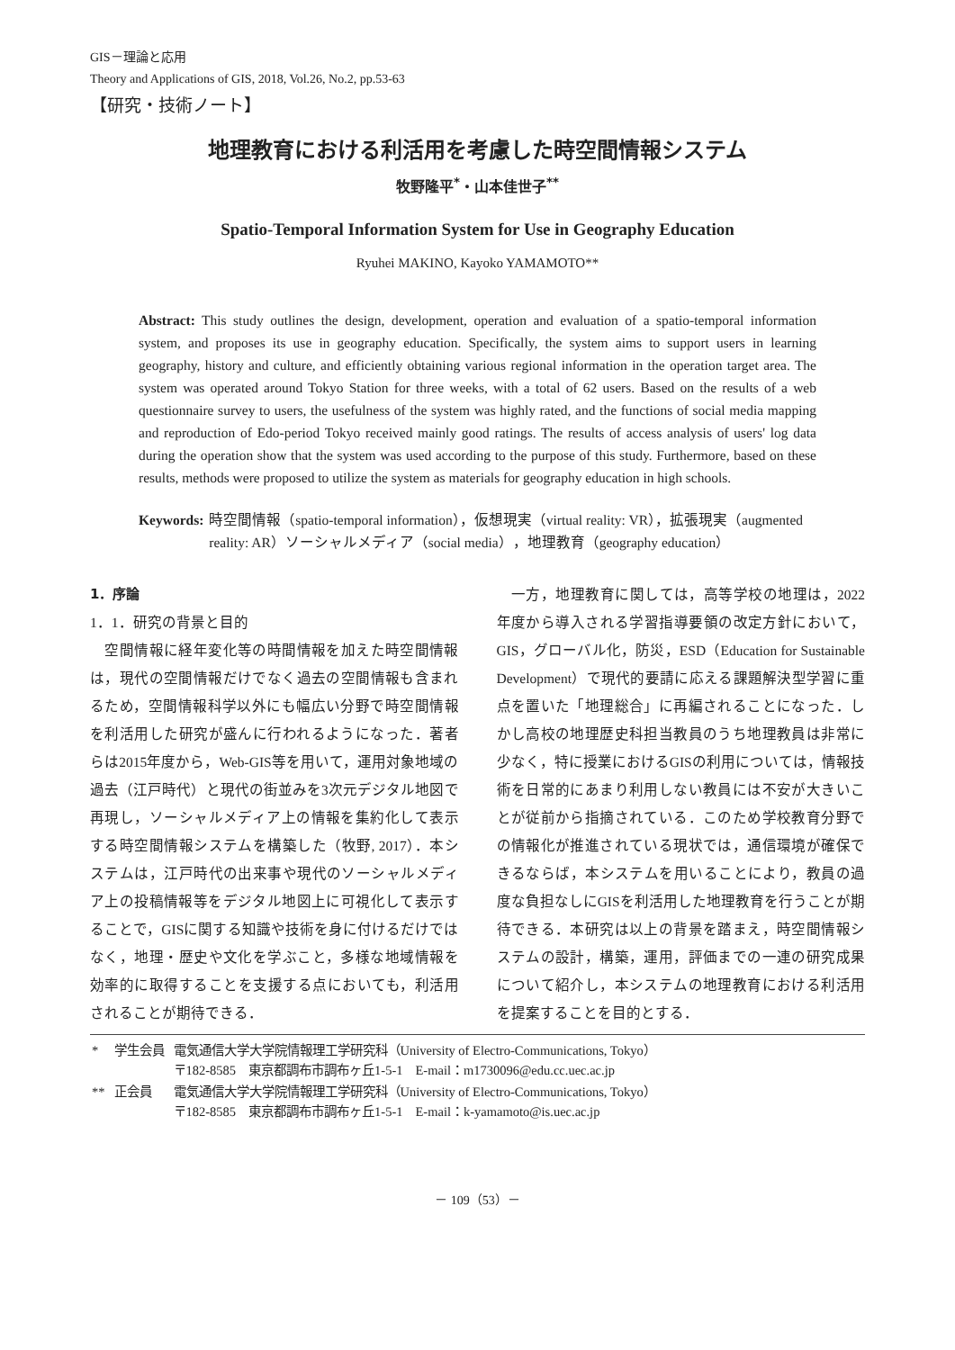GIS－理論と応用
Theory and Applications of GIS, 2018, Vol.26, No.2, pp.53-63
【研究・技術ノート】
地理教育における利活用を考慮した時空間情報システム
牧野隆平<sup>*</sup>・山本佳世子<sup>**</sup>
Spatio-Temporal Information System for Use in Geography Education
Ryuhei MAKINO, Kayoko YAMAMOTO**
Abstract: This study outlines the design, development, operation and evaluation of a spatio-temporal information system, and proposes its use in geography education. Specifically, the system aims to support users in learning geography, history and culture, and efficiently obtaining various regional information in the operation target area. The system was operated around Tokyo Station for three weeks, with a total of 62 users. Based on the results of a web questionnaire survey to users, the usefulness of the system was highly rated, and the functions of social media mapping and reproduction of Edo-period Tokyo received mainly good ratings. The results of access analysis of users' log data during the operation show that the system was used according to the purpose of this study. Furthermore, based on these results, methods were proposed to utilize the system as materials for geography education in high schools.
Keywords: 時空間情報（spatio-temporal information），仮想現実（virtual reality: VR），拡張現実（augmented reality: AR）ソーシャルメディア（social media），地理教育（geography education）
1．序論
1．1．研究の背景と目的
　空間情報に経年変化等の時間情報を加えた時空間情報は，現代の空間情報だけでなく過去の空間情報も含まれるため，空間情報科学以外にも幅広い分野で時空間情報を利活用した研究が盛んに行われるようになった．著者らは2015年度から，Web-GIS等を用いて，運用対象地域の過去（江戸時代）と現代の街並みを3次元デジタル地図で再現し，ソーシャルメディア上の情報を集約化して表示する時空間情報システムを構築した（牧野, 2017）．本システムは，江戸時代の出来事や現代のソーシャルメディア上の投稿情報等をデジタル地図上に可視化して表示することで，GISに関する知識や技術を身に付けるだけではなく，地理・歴史や文化を学ぶこと，多様な地域情報を効率的に取得することを支援する点においても，利活用されることが期待できる．
　一方，地理教育に関しては，高等学校の地理は，2022年度から導入される学習指導要領の改定方針において，GIS，グローバル化，防災，ESD（Education for Sustainable Development）で現代的要請に応える課題解決型学習に重点を置いた「地理総合」に再編されることになった．しかし高校の地理歴史科担当教員のうち地理教員は非常に少なく，特に授業におけるGISの利用については，情報技術を日常的にあまり利用しない教員には不安が大きいことが従前から指摘されている．このため学校教育分野での情報化が推進されている現状では，通信環境が確保できるならば，本システムを用いることにより，教員の過度な負担なしにGISを利活用した地理教育を行うことが期待できる．本研究は以上の背景を踏まえ，時空間情報システムの設計，構築，運用，評価までの一連の研究成果について紹介し，本システムの地理教育における利活用を提案することを目的とする．
| * | 学生会員 | 電気通信大学大学院情報理工学研究科（University of Electro-Communications, Tokyo） 〒182-8585 東京都調布市調布ヶ丘1-5-1 E-mail：m1730096@edu.cc.uec.ac.jp |
| ** | 正会員 | 電気通信大学大学院情報理工学研究科（University of Electro-Communications, Tokyo） 〒182-8585 東京都調布市調布ヶ丘1-5-1 E-mail：k-yamamoto@is.uec.ac.jp |
－ 109（53）－